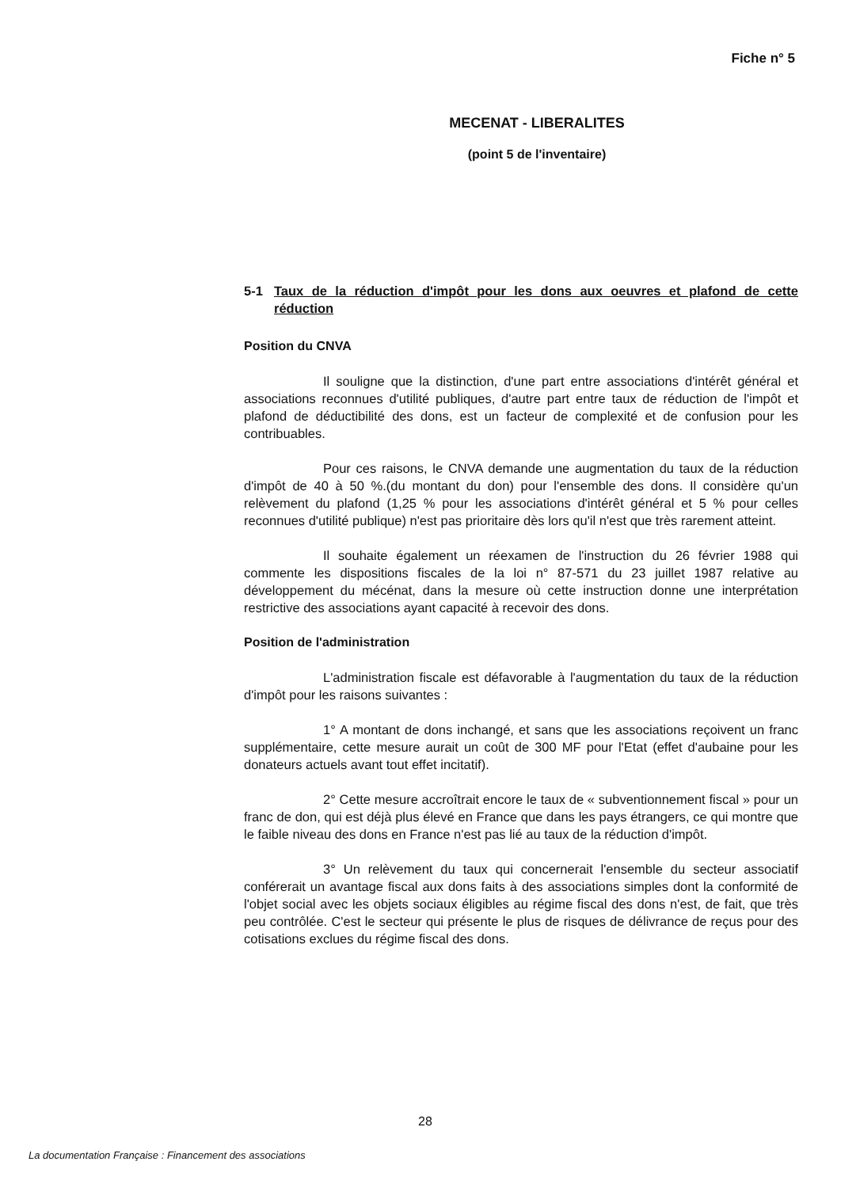Fiche n° 5
MECENAT - LIBERALITES
(point 5 de l'inventaire)
5-1 Taux de la réduction d'impôt pour les dons aux oeuvres et plafond de cette réduction
Position du CNVA
Il souligne que la distinction, d'une part entre associations d'intérêt général et associations reconnues d'utilité publiques, d'autre part entre taux de réduction de l'impôt et plafond de déductibilité des dons, est un facteur de complexité et de confusion pour les contribuables.
Pour ces raisons, le CNVA demande une augmentation du taux de la réduction d'impôt de 40 à 50 %.(du montant du don) pour l'ensemble des dons. Il considère qu'un relèvement du plafond (1,25 % pour les associations d'intérêt général et 5 % pour celles reconnues d'utilité publique) n'est pas prioritaire dès lors qu'il n'est que très rarement atteint.
Il souhaite également un réexamen de l'instruction du 26 février 1988 qui commente les dispositions fiscales de la loi n° 87-571 du 23 juillet 1987 relative au développement du mécénat, dans la mesure où cette instruction donne une interprétation restrictive des associations ayant capacité à recevoir des dons.
Position de l'administration
L'administration fiscale est défavorable à l'augmentation du taux de la réduction d'impôt pour les raisons suivantes :
1° A montant de dons inchangé, et sans que les associations reçoivent un franc supplémentaire, cette mesure aurait un coût de 300 MF pour l'Etat (effet d'aubaine pour les donateurs actuels avant tout effet incitatif).
2° Cette mesure accroîtrait encore le taux de « subventionnement fiscal » pour un franc de don, qui est déjà plus élevé en France que dans les pays étrangers, ce qui montre que le faible niveau des dons en France n'est pas lié au taux de la réduction d'impôt.
3° Un relèvement du taux qui concernerait l'ensemble du secteur associatif conférerait un avantage fiscal aux dons faits à des associations simples dont la conformité de l'objet social avec les objets sociaux éligibles au régime fiscal des dons n'est, de fait, que très peu contrôlée. C'est le secteur qui présente le plus de risques de délivrance de reçus pour des cotisations exclues du régime fiscal des dons.
28
La documentation Française : Financement des associations